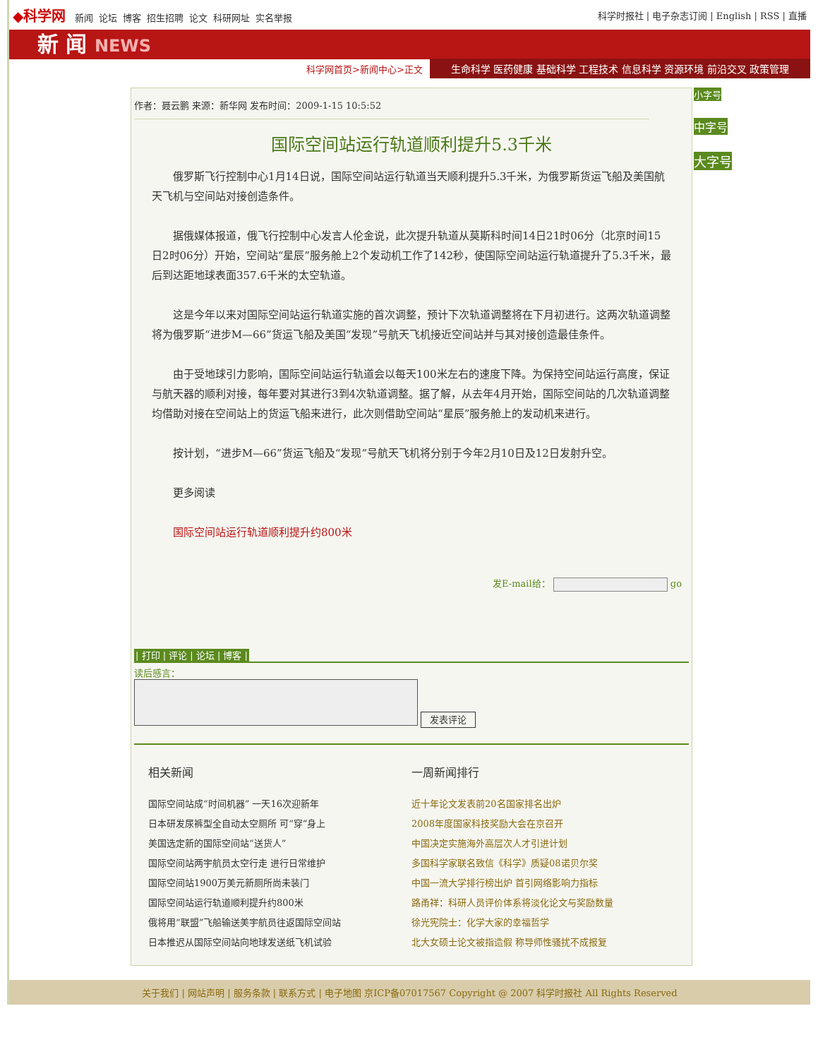◆科学网 新闻 论坛 博客 招生招聘 论文 科研网址 实名举报
科学时报社 | 电子杂志订阅 | English | RSS | 直播
新 闻 NEWS
科学网首页>新闻中心>正文 生命科学 医药健康 基础科学 工程技术 信息科学 资源环境 前沿交叉 政策管理
作者：聂云鹏 来源：新华网 发布时间：2009-1-15 10:5:52
国际空间站运行轨道顺利提升5.3千米
俄罗斯飞行控制中心1月14日说，国际空间站运行轨道当天顺利提升5.3千米，为俄罗斯货运飞船及美国航天飞机与空间站对接创造条件。
据俄媒体报道，俄飞行控制中心发言人伦金说，此次提升轨道从莫斯科时间14日21时06分（北京时间15日2时06分）开始，空间站“星辰”服务舱上2个发动机工作了142秒，使国际空间站运行轨道提升了5.3千米，最后到达距地球表面357.6千米的太空轨道。
这是今年以来对国际空间站运行轨道实施的首次调整，预计下次轨道调整将在下月初进行。这两次轨道调整将为俄罗斯“进步M—66”货运飞船及美国“发现”号航天飞机接近空间站并与其对接创造最佳条件。
由于受地球引力影响，国际空间站运行轨道会以每天100米左右的速度下降。为保持空间站运行高度，保证与航天器的顺利对接，每年要对其进行3到4次轨道调整。据了解，从去年4月开始，国际空间站的几次轨道调整均借助对接在空间站上的货运飞船来进行，此次则借助空间站“星辰”服务舱上的发动机来进行。
按计划，“进步M—66”货运飞船及“发现”号航天飞机将分别于今年2月10日及12日发射升空。
更多阅读
国际空间站运行轨道顺利提升约800米
发E-mail给： go
| 打印 | 评论 | 论坛 | 博客 |
读后感言：
发表评论
相关新闻
国际空间站成“时间机器” 一天16次迎新年
日本研发尿裤型全自动太空厕所 可“穿”身上
美国选定新的国际空间站“送货人”
国际空间站两宇航员太空行走 进行日常维护
国际空间站1900万美元新厕所尚未装门
国际空间站运行轨道顺利提升约800米
俄将用“联盟”飞船输送美宇航员往返国际空间站
日本推迟从国际空间站向地球发送纸飞机试验
一周新闻排行
近十年论文发表前20名国家排名出炉
2008年度国家科技奖励大会在京召开
中国决定实施海外高层次人才引进计划
多国科学家联名致信《科学》质疑08诺贝尔奖
中国一流大学排行榜出炉 首引网络影响力指标
路甬祥：科研人员评价体系将淡化论文与奖励数量
徐光宪院士：化学大家的幸福哲学
北大女硕士论文被指造假 称导师性骚扰不成报复
小字号
中字号
大字号
关于我们 | 网站声明 | 服务条款 | 联系方式 | 电子地图 京ICP备07017567 Copyright @ 2007 科学时报社 All Rights Reserved